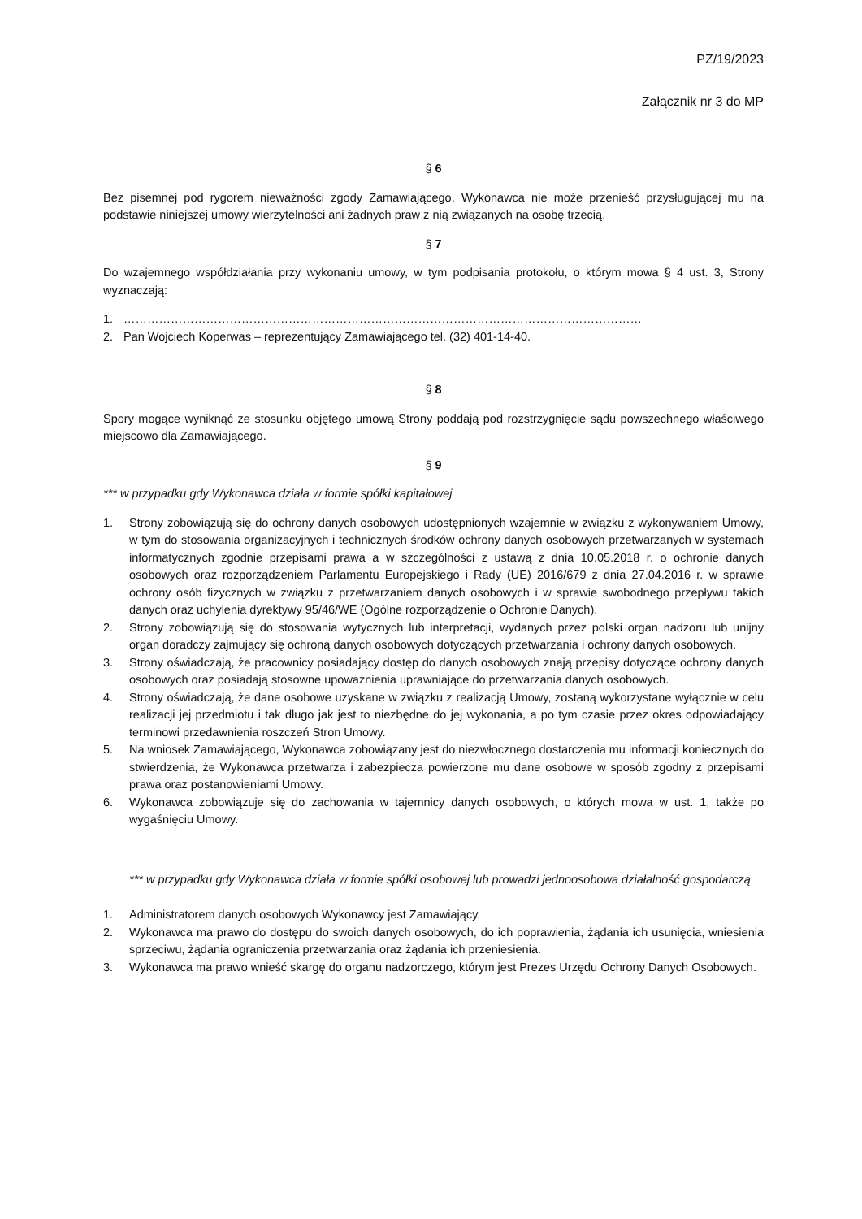PZ/19/2023
Załącznik nr 3 do MP
§ 6
Bez pisemnej pod rygorem nieważności zgody Zamawiającego, Wykonawca nie może przenieść przysługującej mu na podstawie niniejszej umowy wierzytelności ani żadnych praw z nią związanych na osobę trzecią.
§ 7
Do wzajemnego współdziałania przy wykonaniu umowy, w tym podpisania protokołu, o którym mowa § 4 ust. 3, Strony wyznaczają:
1. ……………………………………………………………………………………………………………………
2. Pan Wojciech Koperwas – reprezentujący Zamawiającego tel. (32) 401-14-40.
§ 8
Spory mogące wyniknąć ze stosunku objętego umową Strony poddają pod rozstrzygnięcie sądu powszechnego właściwego miejscowo dla Zamawiającego.
§ 9
*** w przypadku gdy Wykonawca działa w formie spółki kapitałowej
1. Strony zobowiązują się do ochrony danych osobowych udostępnionych wzajemnie w związku z wykonywaniem Umowy, w tym do stosowania organizacyjnych i technicznych środków ochrony danych osobowych przetwarzanych w systemach informatycznych zgodnie przepisami prawa a w szczególności z ustawą z dnia 10.05.2018 r. o ochronie danych osobowych oraz rozporządzeniem Parlamentu Europejskiego i Rady (UE) 2016/679 z dnia 27.04.2016 r. w sprawie ochrony osób fizycznych w związku z przetwarzaniem danych osobowych i w sprawie swobodnego przepływu takich danych oraz uchylenia dyrektywy 95/46/WE (Ogólne rozporządzenie o Ochronie Danych).
2. Strony zobowiązują się do stosowania wytycznych lub interpretacji, wydanych przez polski organ nadzoru lub unijny organ doradczy zajmujący się ochroną danych osobowych dotyczących przetwarzania i ochrony danych osobowych.
3. Strony oświadczają, że pracownicy posiadający dostęp do danych osobowych znają przepisy dotyczące ochrony danych osobowych oraz posiadają stosowne upoważnienia uprawniające do przetwarzania danych osobowych.
4. Strony oświadczają, że dane osobowe uzyskane w związku z realizacją Umowy, zostaną wykorzystane wyłącznie w celu realizacji jej przedmiotu i tak długo jak jest to niezbędne do jej wykonania, a po tym czasie przez okres odpowiadający terminowi przedawnienia roszczeń Stron Umowy.
5. Na wniosek Zamawiającego, Wykonawca zobowiązany jest do niezwłocznego dostarczenia mu informacji koniecznych do stwierdzenia, że Wykonawca przetwarza i zabezpiecza powierzone mu dane osobowe w sposób zgodny z przepisami prawa oraz postanowieniami Umowy.
6. Wykonawca zobowiązuje się do zachowania w tajemnicy danych osobowych, o których mowa w ust. 1, także po wygaśnięciu Umowy.
*** w przypadku gdy Wykonawca działa w formie spółki osobowej lub prowadzi jednoosobowa działalność gospodarczą
1. Administratorem danych osobowych Wykonawcy jest Zamawiający.
2. Wykonawca ma prawo do dostępu do swoich danych osobowych, do ich poprawienia, żądania ich usunięcia, wniesienia sprzeciwu, żądania ograniczenia przetwarzania oraz żądania ich przeniesienia.
3. Wykonawca ma prawo wnieść skargę do organu nadzorczego, którym jest Prezes Urzędu Ochrony Danych Osobowych.